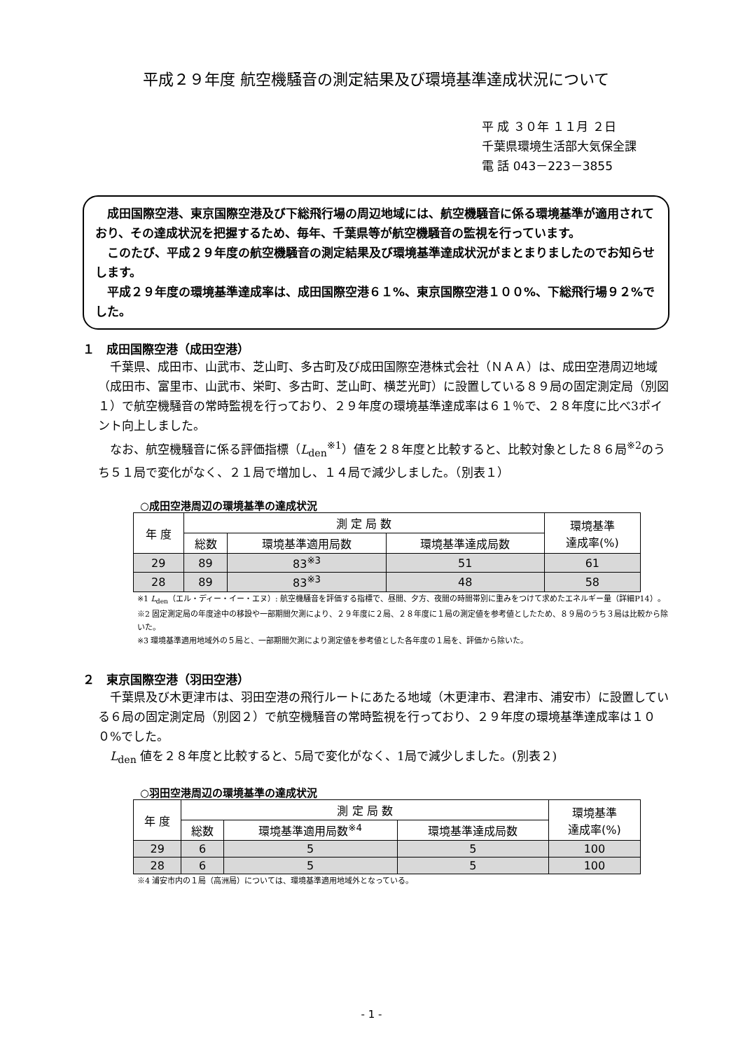平成２９年度 航空機騒音の測定結果及び環境基準達成状況について
平 成 ３０年 １１月 ２日
千葉県環境生活部大気保全課
電 話 043－223－3855
成田国際空港、東京国際空港及び下総飛行場の周辺地域には、航空機騒音に係る環境基準が適用されており、その達成状況を把握するため、毎年、千葉県等が航空機騒音の監視を行っています。
このたび、平成２９年度の航空機騒音の測定結果及び環境基準達成状況がまとまりましたのでお知らせします。
平成２９年度の環境基準達成率は、成田国際空港６１%、東京国際空港１００%、下総飛行場９２%でした。
１　成田国際空港（成田空港）
千葉県、成田市、山武市、芝山町、多古町及び成田国際空港株式会社（ＮＡＡ）は、成田空港周辺地域（成田市、富里市、山武市、栄町、多古町、芝山町、横芝光町）に設置している８９局の固定測定局（別図１）で航空機騒音の常時監視を行っており、２９年度の環境基準達成率は６１％で、２８年度に比べ3ポイント向上しました。
なお、航空機騒音に係る評価指標（L<sub>den</sub><sup>※1</sup>）値を２８年度と比較すると、比較対象とした８６局<sup>※2</sup>のうち５１局で変化がなく、２１局で増加し、１４局で減少しました。（別表１）
○成田空港周辺の環境基準の達成状況
| 年 度 | 測 定 局 数 | | | 環境基準 達成率(%) |
| --- | --- | --- | --- | --- |
| | 総数 | 環境基準適用局数 | 環境基準達成局数 | |
| 29 | 89 | 83<sup>※3</sup> | 51 | 61 |
| 28 | 89 | 83<sup>※3</sup> | 48 | 58 |
※1 L<sub>den</sub>（エル・ディー・イー・エヌ）: 航空機騒音を評価する指標で、昼間、夕方、夜間の時間帯別に重みをつけて求めたエネルギー量（詳細P14）。
※2 固定測定局の年度途中の移設や一部期間欠測により、２９年度に２局、２８年度に１局の測定値を参考値としたため、８９局のうち３局は比較から除いた。
※3 環境基準適用地域外の５局と、一部期間欠測により測定値を参考値とした各年度の１局を、評価から除いた。
２　東京国際空港（羽田空港）
千葉県及び木更津市は、羽田空港の飛行ルートにあたる地域（木更津市、君津市、浦安市）に設置している６局の固定測定局（別図２）で航空機騒音の常時監視を行っており、２９年度の環境基準達成率は１００%でした。
L<sub>den</sub> 値を２８年度と比較すると、5局で変化がなく、1局で減少しました。(別表２)
○羽田空港周辺の環境基準の達成状況
| 年 度 | 測 定 局 数 | | | 環境基準 達成率(%) |
| --- | --- | --- | --- | --- |
| | 総数 | 環境基準適用局数<sup>※4</sup> | 環境基準達成局数 | |
| 29 | 6 | 5 | 5 | 100 |
| 28 | 6 | 5 | 5 | 100 |
※4 浦安市内の１局（高洲局）については、環境基準適用地域外となっている。
- 1 -